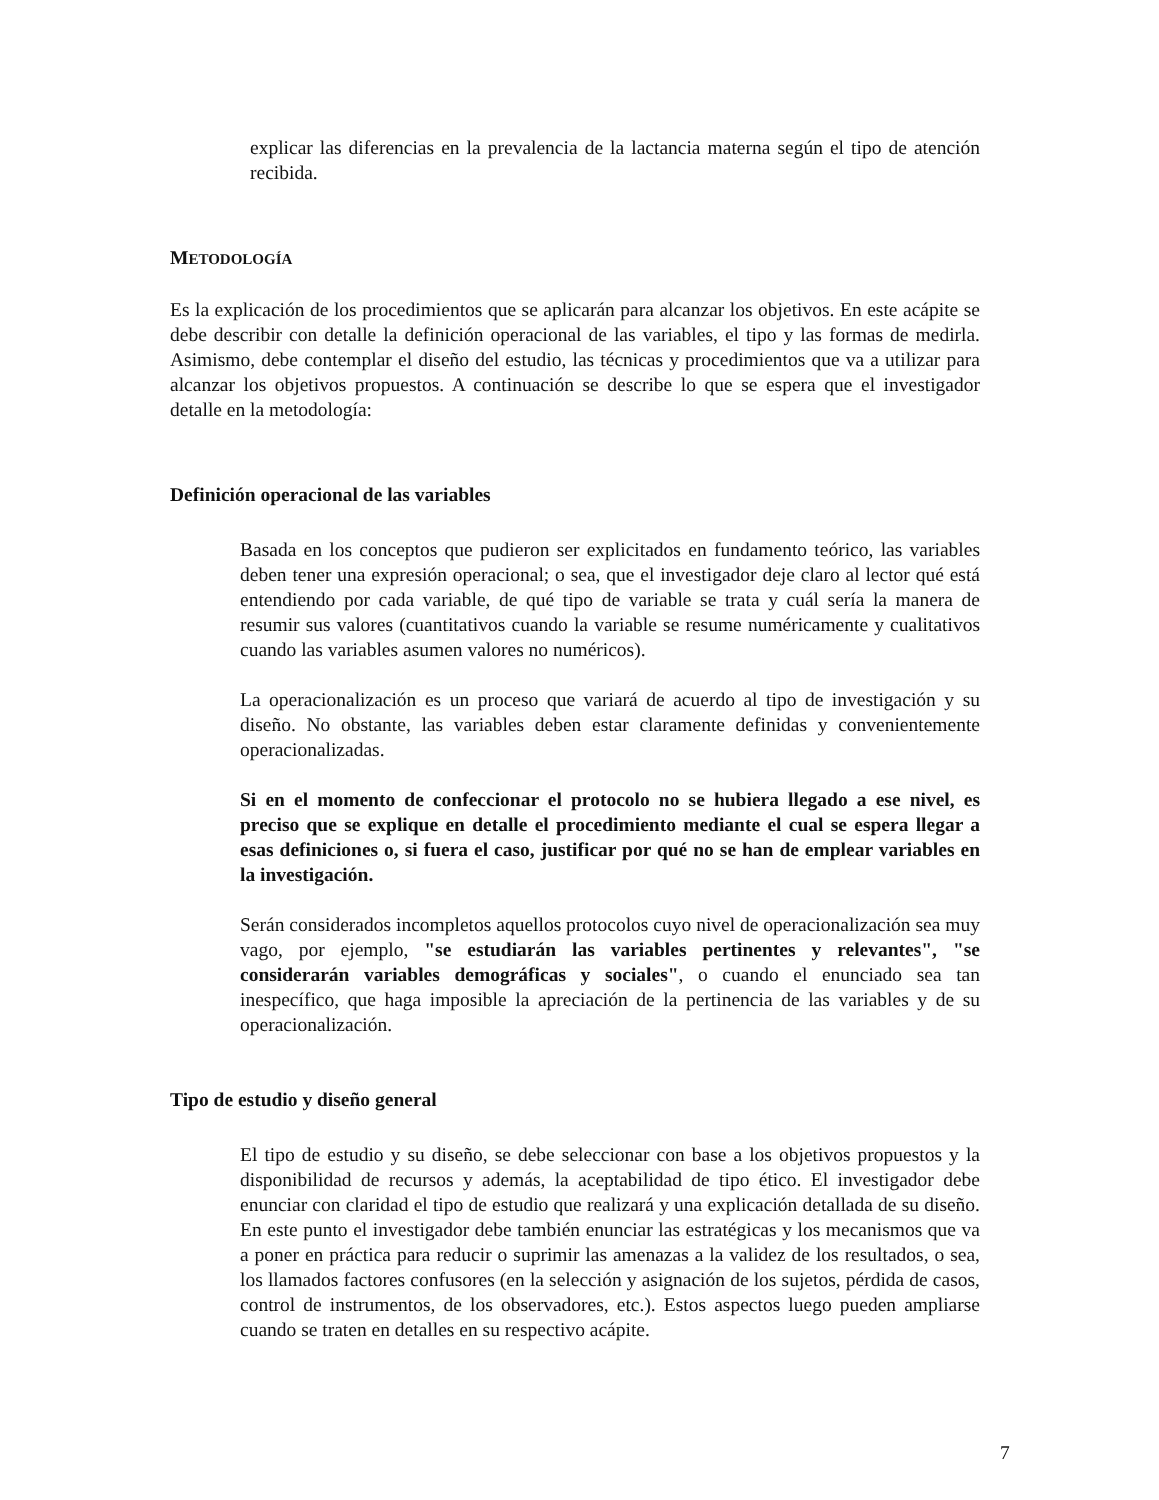explicar las diferencias en la prevalencia de la lactancia materna según el tipo de atención recibida.
METODOLOGÍA
Es la explicación de los procedimientos que se aplicarán para alcanzar los objetivos. En este acápite se debe describir con detalle la definición operacional de las variables, el tipo y las formas de medirla. Asimismo, debe contemplar el diseño del estudio, las técnicas y procedimientos que va a utilizar para alcanzar los objetivos propuestos. A continuación se describe lo que se espera que el investigador detalle en la metodología:
Definición operacional de las variables
Basada en los conceptos que pudieron ser explicitados en fundamento teórico, las variables deben tener una expresión operacional; o sea, que el investigador deje claro al lector qué está entendiendo por cada variable, de qué tipo de variable se trata y cuál sería la manera de resumir sus valores (cuantitativos cuando la variable se resume numéricamente y cualitativos cuando las variables asumen valores no numéricos).
La operacionalización es un proceso que variará de acuerdo al tipo de investigación y su diseño. No obstante, las variables deben estar claramente definidas y convenientemente operacionalizadas.
Si en el momento de confeccionar el protocolo no se hubiera llegado a ese nivel, es preciso que se explique en detalle el procedimiento mediante el cual se espera llegar a esas definiciones o, si fuera el caso, justificar por qué no se han de emplear variables en la investigación.
Serán considerados incompletos aquellos protocolos cuyo nivel de operacionalización sea muy vago, por ejemplo, "se estudiarán las variables pertinentes y relevantes", "se considerarán variables demográficas y sociales", o cuando el enunciado sea tan inespecífico, que haga imposible la apreciación de la pertinencia de las variables y de su operacionalización.
Tipo de estudio y diseño general
El tipo de estudio y su diseño, se debe seleccionar con base a los objetivos propuestos y la disponibilidad de recursos y además, la aceptabilidad de tipo ético. El investigador debe enunciar con claridad el tipo de estudio que realizará y una explicación detallada de su diseño. En este punto el investigador debe también enunciar las estratégicas y los mecanismos que va a poner en práctica para reducir o suprimir las amenazas a la validez de los resultados, o sea, los llamados factores confusores (en la selección y asignación de los sujetos, pérdida de casos, control de instrumentos, de los observadores, etc.). Estos aspectos luego pueden ampliarse cuando se traten en detalles en su respectivo acápite.
7